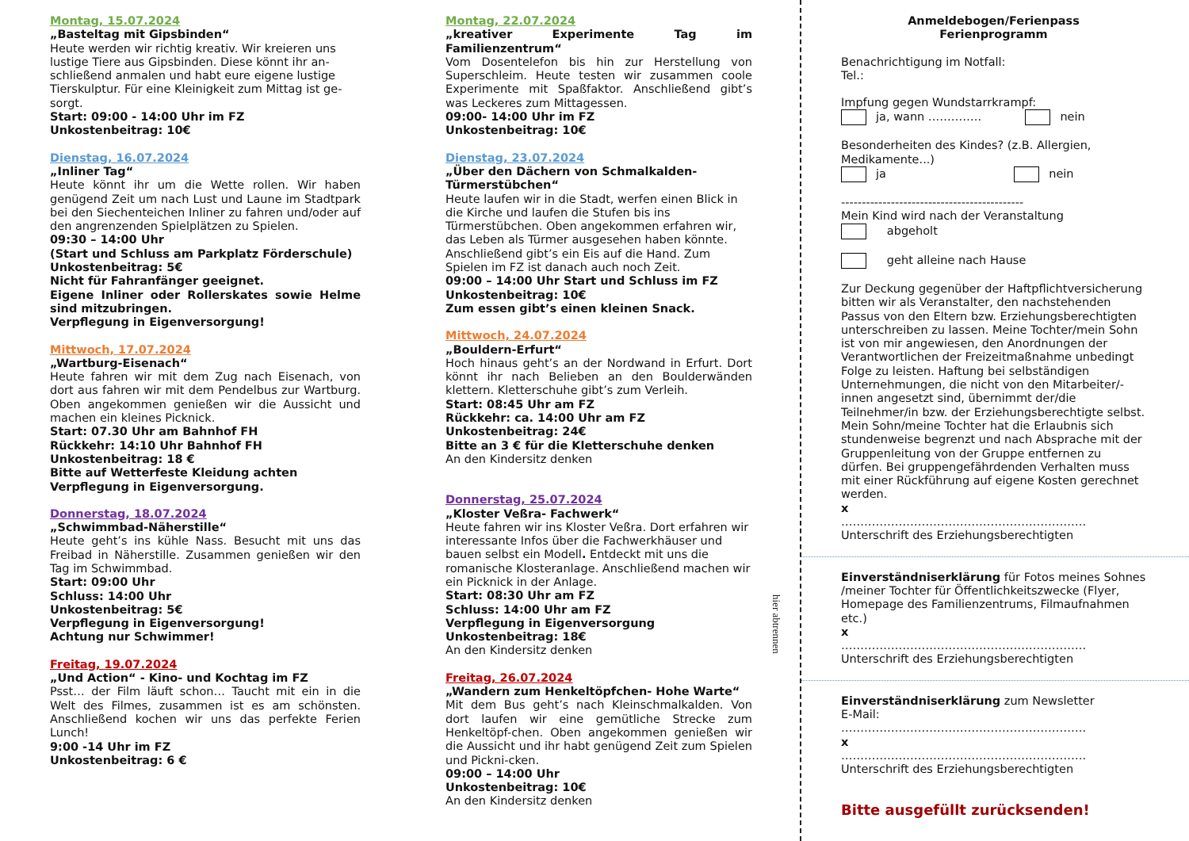Montag, 15.07.2024
„Basteltag mit Gipsbinden“
Heute werden wir richtig kreativ. Wir kreieren uns lustige Tiere aus Gipsbinden. Diese könnt ihr an-schließend anmalen und habt eure eigene lustige Tierskulptur. Für eine Kleinigkeit zum Mittag ist ge-sorgt.
Start: 09:00 - 14:00 Uhr im FZ
Unkostenbeitrag: 10€
Dienstag, 16.07.2024
„Inliner Tag“
Heute könnt ihr um die Wette rollen. Wir haben genügend Zeit um nach Lust und Laune im Stadtpark bei den Siechenteichen Inliner zu fahren und/oder auf den angrenzenden Spielplätzen zu Spielen.
09:30 – 14:00 Uhr
(Start und Schluss am Parkplatz Förderschule)
Unkostenbeitrag: 5€
Nicht für Fahranfänger geeignet.
Eigene Inliner oder Rollerskates sowie Helme sind mitzubringen.
Verpflegung in Eigenversorgung!
Mittwoch, 17.07.2024
„Wartburg-Eisenach“
Heute fahren wir mit dem Zug nach Eisenach, von dort aus fahren wir mit dem Pendelbus zur Wartburg. Oben angekommen genießen wir die Aussicht und machen ein kleines Picknick.
Start: 07.30 Uhr am Bahnhof FH
Rückkehr: 14:10 Uhr Bahnhof FH
Unkostenbeitrag: 18 €
Bitte auf Wetterfeste Kleidung achten
Verpflegung in Eigenversorgung.
Donnerstag, 18.07.2024
„Schwimmbad-Näherstille“
Heute geht’s ins kühle Nass. Besucht mit uns das Freibad in Näherstille. Zusammen genießen wir den Tag im Schwimmbad.
Start: 09:00 Uhr
Schluss: 14:00 Uhr
Unkostenbeitrag: 5€
Verpflegung in Eigenversorgung!
Achtung nur Schwimmer!
Freitag, 19.07.2024
„Und Action“ - Kino- und Kochtag im FZ
Psst… der Film läuft schon… Taucht mit ein in die Welt des Filmes, zusammen ist es am schönsten. Anschließend kochen wir uns das perfekte Ferien Lunch!
9:00 -14 Uhr im FZ
Unkostenbeitrag: 6 €
Montag, 22.07.2024
„kreativer Experimente Tag im Familienzentrum“
Vom Dosentelefon bis hin zur Herstellung von Superschleim. Heute testen wir zusammen coole Experimente mit Spaßfaktor. Anschließend gibt’s was Leckeres zum Mittagessen.
09:00- 14:00 Uhr im FZ
Unkostenbeitrag: 10€
Dienstag, 23.07.2024
„Über den Dächern von Schmalkalden-Türmerstübchen“
Heute laufen wir in die Stadt, werfen einen Blick in die Kirche und laufen die Stufen bis ins Türmerstübchen. Oben angekommen erfahren wir, das Leben als Türmer ausgesehen haben könnte. Anschließend gibt’s ein Eis auf die Hand. Zum Spielen im FZ ist danach auch noch Zeit.
09:00 – 14:00 Uhr Start und Schluss im FZ
Unkostenbeitrag: 10€
Zum essen gibt’s einen kleinen Snack.
Mittwoch, 24.07.2024
„Bouldern-Erfurt“
Hoch hinaus geht’s an der Nordwand in Erfurt. Dort könnt ihr nach Belieben an den Boulderwänden klettern. Kletterschuhe gibt’s zum Verleih.
Start: 08:45 Uhr am FZ
Rückkehr: ca. 14:00 Uhr am FZ
Unkostenbeitrag: 24€
Bitte an 3 € für die Kletterschuhe denken
An den Kindersitz denken
Donnerstag, 25.07.2024
„Kloster Veßra- Fachwerk“
Heute fahren wir ins Kloster Veßra. Dort erfahren wir interessante Infos über die Fachwerkhäuser und bauen selbst ein Modell. Entdeckt mit uns die romanische Klosteranlage. Anschließend machen wir ein Picknick in der Anlage.
Start: 08:30 Uhr am FZ
Schluss: 14:00 Uhr am FZ
Verpflegung in Eigenversorgung
Unkostenbeitrag: 18€
An den Kindersitz denken
Freitag, 26.07.2024
„Wandern zum Henkeltöpfchen- Hohe Warte“
Mit dem Bus geht’s nach Kleinschmalkalden. Von dort laufen wir eine gemütliche Strecke zum Henkeltöpf-chen. Oben angekommen genießen wir die Aussicht und ihr habt genügend Zeit zum Spielen und Pickni-cken.
09:00 – 14:00 Uhr
Unkostenbeitrag: 10€
An den Kindersitz denken
hier abtrennen
Anmeldebogen/Ferienpass
Ferienprogramm
Benachrichtigung im Notfall:
Tel.:
Impfung gegen Wundstarrkrampf:
ja, wann ………….. nein
Besonderheiten des Kindes? (z.B. Allergien, Medikamente...)
ja nein
--------------------------------------------
Mein Kind wird nach der Veranstaltung
abgeholt
geht alleine nach Hause
Zur Deckung gegenüber der Haftpflichtversicherung bitten wir als Veranstalter, den nachstehenden Passus von den Eltern bzw. Erziehungsberechtigten unterschreiben zu lassen. Meine Tochter/mein Sohn ist von mir angewiesen, den Anordnungen der Verantwortlichen der Freizeitmaßnahme unbedingt Folge zu leisten. Haftung bei selbständigen Unternehmungen, die nicht von den Mitarbeiter/-innen angesetzt sind, übernimmt der/die Teilnehmer/in bzw. der Erziehungsberechtigte selbst. Mein Sohn/meine Tochter hat die Erlaubnis sich stundenweise begrenzt und nach Absprache mit der Gruppenleitung von der Gruppe entfernen zu dürfen. Bei gruppengefährdenden Verhalten muss mit einer Rückführung auf eigene Kosten gerechnet werden.
x
……………………………………………………….
Unterschrift des Erziehungsberechtigten
Einverständniserklärung für Fotos meines Sohnes /meiner Tochter für Öffentlichkeitszwecke (Flyer, Homepage des Familienzentrums, Filmaufnahmen etc.)
x
……………………………………………………….
Unterschrift des Erziehungsberechtigten
Einverständniserklärung zum Newsletter
E-Mail:
……………………………………………………….
x
……………………………………………………….
Unterschrift des Erziehungsberechtigten
Bitte ausgefüllt zurücksenden!